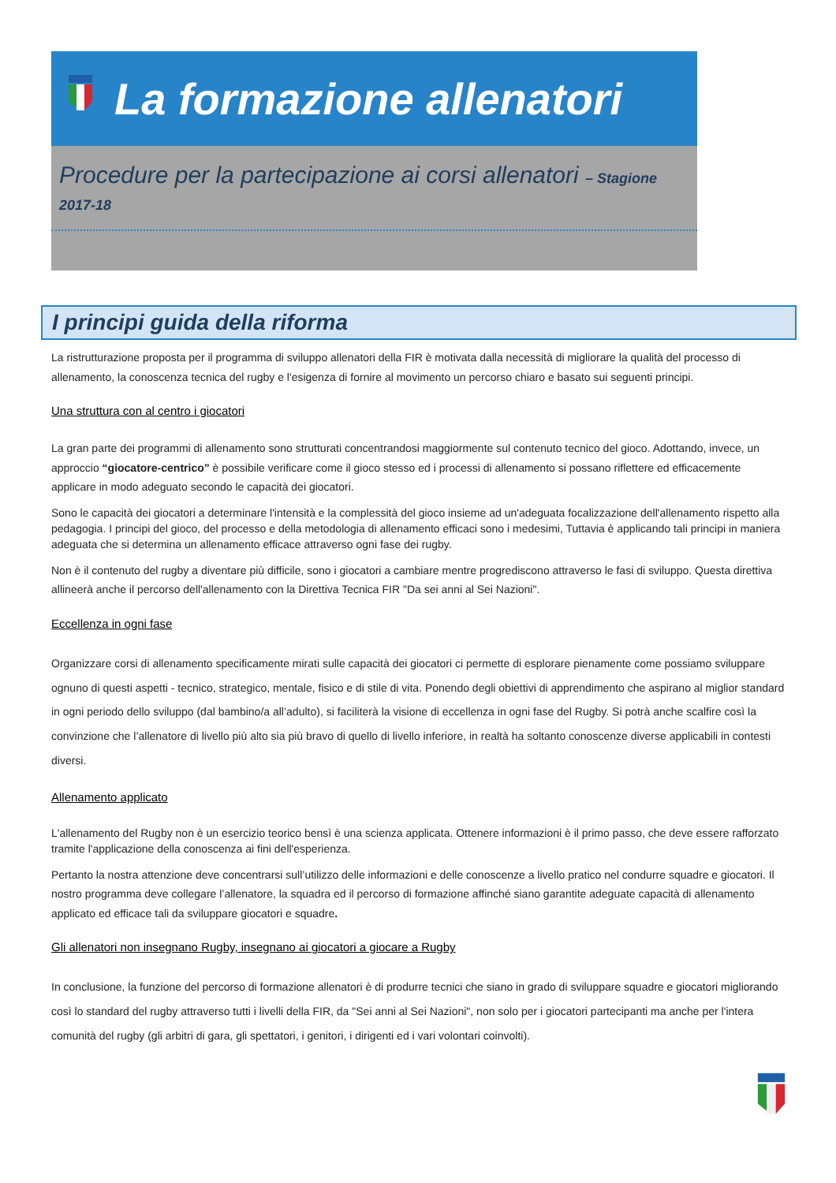La formazione allenatori
Procedure per la partecipazione ai corsi allenatori – Stagione 2017-18
I principi guida della riforma
La ristrutturazione proposta per il programma di sviluppo allenatori della FIR è motivata dalla necessità di migliorare la qualità del processo di allenamento, la conoscenza tecnica del rugby e l'esigenza di fornire al movimento un percorso chiaro e basato sui seguenti principi.
Una struttura con al centro i giocatori
La gran parte dei programmi di allenamento sono strutturati concentrandosi maggiormente sul contenuto tecnico del gioco. Adottando, invece, un approccio “giocatore-centrico” è possibile verificare come il gioco stesso ed i processi di allenamento si possano riflettere ed efficacemente applicare in modo adeguato secondo le capacità dei giocatori.
Sono le capacità dei giocatori a determinare l'intensità e la complessità del gioco insieme ad un'adeguata focalizzazione dell'allenamento rispetto alla pedagogia. I principi del gioco, del processo e della metodologia di allenamento efficaci sono i medesimi, Tuttavia è applicando tali principi in maniera adeguata che si determina un allenamento efficace attraverso ogni fase dei rugby.
Non è il contenuto del rugby a diventare più difficile, sono i giocatori a cambiare mentre progrediscono attraverso le fasi di sviluppo. Questa direttiva allineerà anche il percorso dell'allenamento con la Direttiva Tecnica FIR "Da sei anni al Sei Nazioni".
Eccellenza in ogni fase
Organizzare corsi di allenamento specificamente mirati sulle capacità dei giocatori ci permette di esplorare pienamente come possiamo sviluppare ognuno di questi aspetti - tecnico, strategico, mentale, fisico e di stile di vita. Ponendo degli obiettivi di apprendimento che aspirano al miglior standard in ogni periodo dello sviluppo (dal bambino/a all’adulto), si faciliterà la visione di eccellenza in ogni fase del Rugby. Si potrà anche scalfire così la convinzione che l’allenatore di livello più alto sia più bravo di quello di livello inferiore, in realtà ha soltanto conoscenze diverse applicabili in contesti diversi.
Allenamento applicato
L'allenamento del Rugby non è un esercizio teorico bensì è una scienza applicata. Ottenere informazioni è il primo passo, che deve essere rafforzato tramite l'applicazione della conoscenza ai fini dell'esperienza.
Pertanto la nostra attenzione deve concentrarsi sull’utilizzo delle informazioni e delle conoscenze a livello pratico nel condurre squadre e giocatori. Il nostro programma deve collegare l’allenatore, la squadra ed il percorso di formazione affinché siano garantite adeguate capacità di allenamento applicato ed efficace tali da sviluppare giocatori e squadre.
Gli allenatori non insegnano Rugby, insegnano ai giocatori a giocare a Rugby
In conclusione, la funzione del percorso di formazione allenatori è di produrre tecnici che siano in grado di sviluppare squadre e giocatori migliorando così lo standard del rugby attraverso tutti i livelli della FIR, da "Sei anni al Sei Nazioni", non solo per i giocatori partecipanti ma anche per l'intera comunità del rugby (gli arbitri di gara, gli spettatori, i genitori, i dirigenti ed i vari volontari coinvolti).